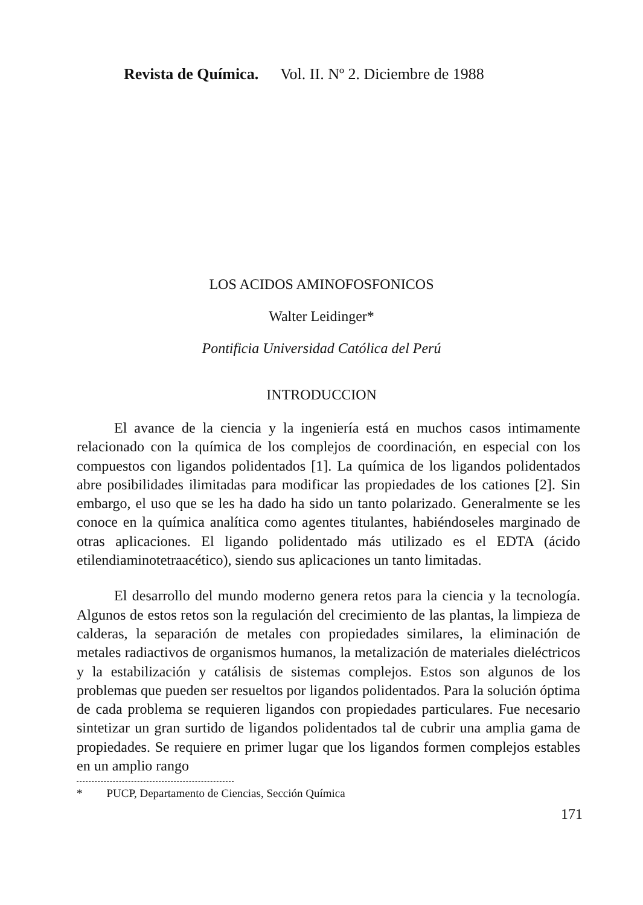Revista de Química. Vol. II. Nº 2. Diciembre de 1988
LOS ACIDOS AMINOFOSFONICOS
Walter Leidinger*
Pontificia Universidad Católica del Perú
INTRODUCCION
El avance de la ciencia y la ingeniería está en muchos casos intimamente relacionado con la química de los complejos de coordinación, en especial con los compuestos con ligandos polidentados [1]. La química de los ligandos polidentados abre posibilidades ilimitadas para modificar las propiedades de los cationes [2]. Sin embargo, el uso que se les ha dado ha sido un tanto polarizado. Generalmente se les conoce en la química analítica como agentes titulantes, habiéndoseles marginado de otras aplicaciones. El ligando polidentado más utilizado es el EDTA (ácido etilendiaminotetraacético), siendo sus aplicaciones un tanto limitadas.
El desarrollo del mundo moderno genera retos para la ciencia y la tecnología. Algunos de estos retos son la regulación del crecimiento de las plantas, la limpieza de calderas, la separación de metales con propiedades similares, la eliminación de metales radiactivos de organismos humanos, la metalización de materiales dieléctricos y la estabilización y catálisis de sistemas complejos. Estos son algunos de los problemas que pueden ser resueltos por ligandos polidentados. Para la solución óptima de cada problema se requieren ligandos con propiedades particulares. Fue necesario sintetizar un gran surtido de ligandos polidentados tal de cubrir una amplia gama de propiedades. Se requiere en primer lugar que los ligandos formen complejos estables en un amplio rango
* PUCP, Departamento de Ciencias, Sección Química
171